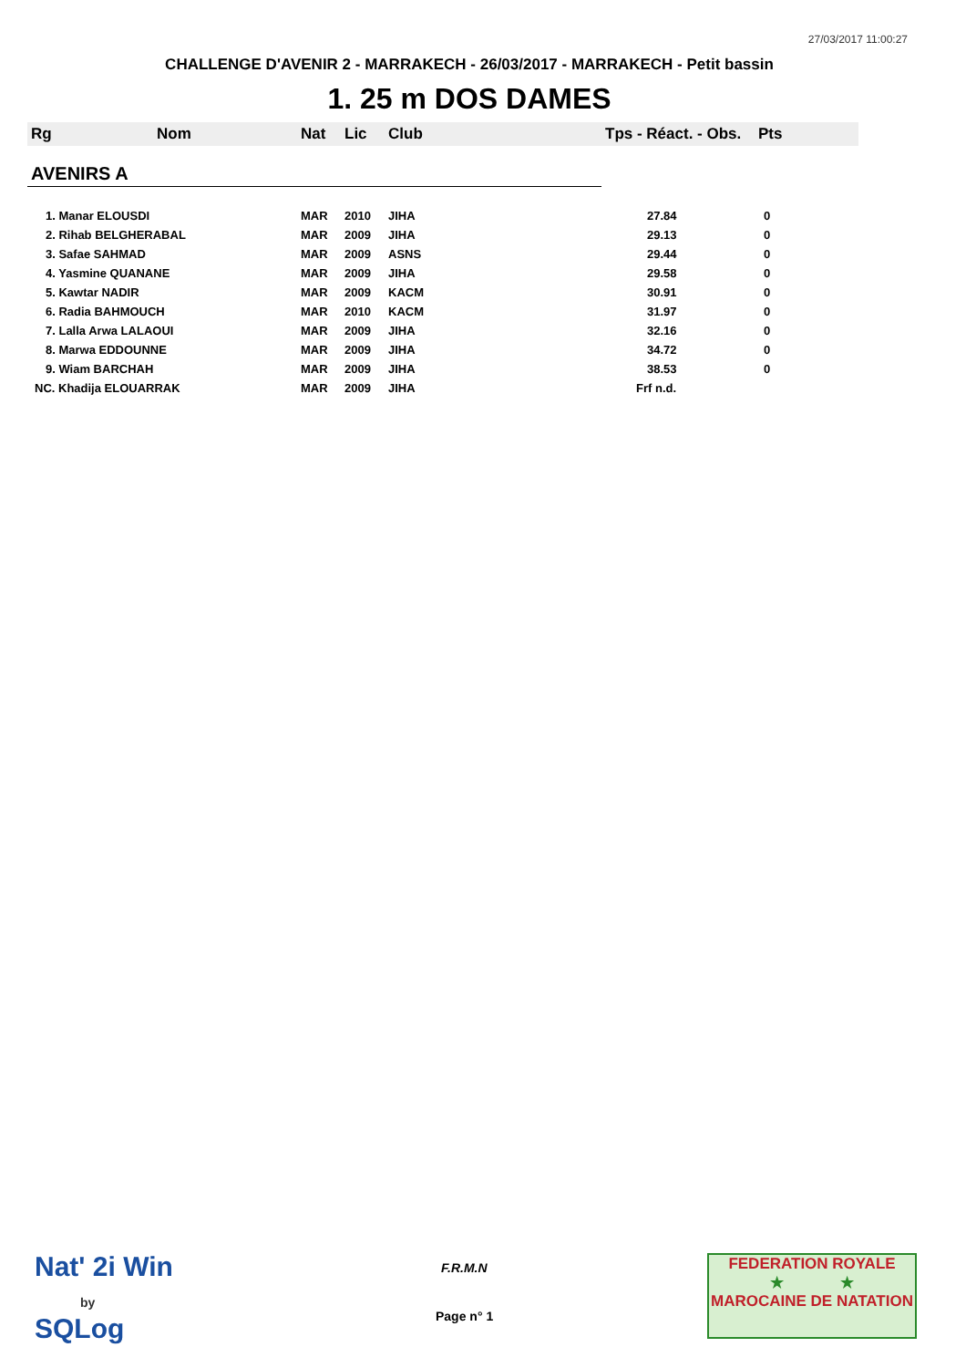27/03/2017 11:00:27
CHALLENGE D'AVENIR 2 - MARRAKECH - 26/03/2017 - MARRAKECH - Petit bassin
1. 25 m DOS DAMES
| Rg | Nom | Nat | Lic | Club | Tps - Réact. - Obs. | Pts |
| --- | --- | --- | --- | --- | --- | --- |
| AVENIRS A | | | | | | |
| 1. Manar ELOUSDI | | MAR | 2010 | JIHA | 27.84 | 0 |
| 2. Rihab BELGHERABAL | | MAR | 2009 | JIHA | 29.13 | 0 |
| 3. Safae SAHMAD | | MAR | 2009 | ASNS | 29.44 | 0 |
| 4. Yasmine QUANANE | | MAR | 2009 | JIHA | 29.58 | 0 |
| 5. Kawtar NADIR | | MAR | 2009 | KACM | 30.91 | 0 |
| 6. Radia BAHMOUCH | | MAR | 2010 | KACM | 31.97 | 0 |
| 7. Lalla Arwa LALAOUI | | MAR | 2009 | JIHA | 32.16 | 0 |
| 8. Marwa EDDOUNNE | | MAR | 2009 | JIHA | 34.72 | 0 |
| 9. Wiam BARCHAH | | MAR | 2009 | JIHA | 38.53 | 0 |
| NC. Khadija ELOUARRAK | | MAR | 2009 | JIHA | Frf n.d. | |
Nat' 2i Win
by
SQLog
F.R.M.N
Page n° 1
FEDERATION ROYALE
★ ★
MAROCAINE DE NATATION